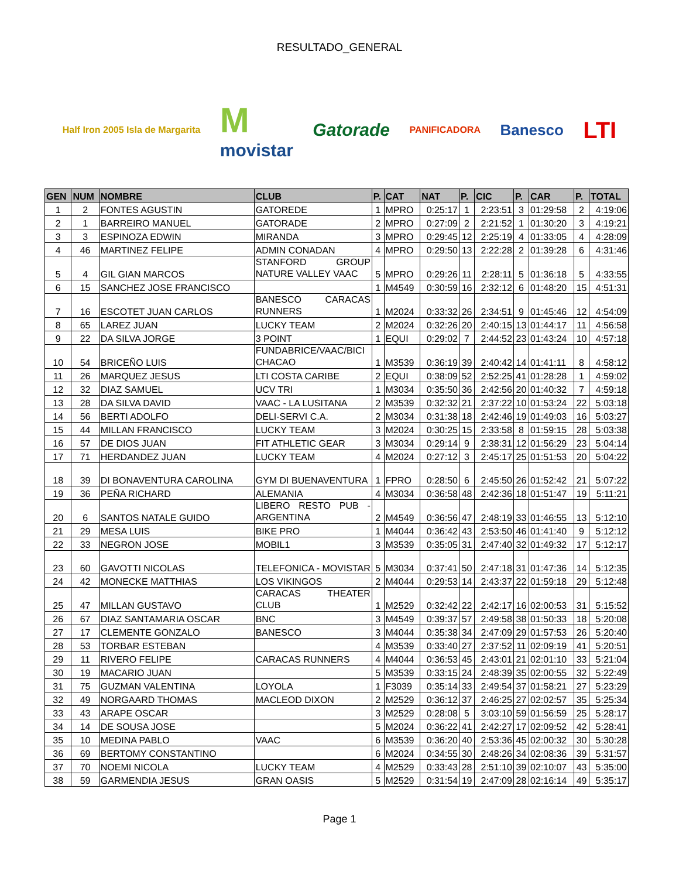RESULTADO_GENERAL
Half Iron 2005 Isla de Margarita
M
movistar
Gatorade
PANIFICADORA
Banesco
LTI
| GEN | NUM | NOMBRE | CLUB | P. | CAT | NAT | P. | CIC | P. | CAR | P. | TOTAL |
| --- | --- | --- | --- | --- | --- | --- | --- | --- | --- | --- | --- | --- |
| 1 | 2 | FONTES AGUSTIN | GATOREDE | 1 | MPRO | 0:25:17 | 1 | 2:23:51 | 3 | 01:29:58 | 2 | 4:19:06 |
| 2 | 1 | BARREIRO MANUEL | GATORADE | 2 | MPRO | 0:27:09 | 2 | 2:21:52 | 1 | 01:30:20 | 3 | 4:19:21 |
| 3 | 3 | ESPINOZA EDWIN | MIRANDA | 3 | MPRO | 0:29:45 | 12 | 2:25:19 | 4 | 01:33:05 | 4 | 4:28:09 |
| 4 | 46 | MARTINEZ FELIPE | ADMIN CONADAN | 4 | MPRO | 0:29:50 | 13 | 2:22:28 | 2 | 01:39:28 | 6 | 4:31:46 |
| 5 | 4 | GIL GIAN MARCOS | STANFORD GROUP NATURE VALLEY VAAC | 5 | MPRO | 0:29:26 | 11 | 2:28:11 | 5 | 01:36:18 | 5 | 4:33:55 |
| 6 | 15 | SANCHEZ JOSE FRANCISCO | | 1 | M4549 | 0:30:59 | 16 | 2:32:12 | 6 | 01:48:20 | 15 | 4:51:31 |
| 7 | 16 | ESCOTET JUAN CARLOS | BANESCO CARACAS RUNNERS | 1 | M2024 | 0:33:32 | 26 | 2:34:51 | 9 | 01:45:46 | 12 | 4:54:09 |
| 8 | 65 | LAREZ JUAN | LUCKY TEAM | 2 | M2024 | 0:32:26 | 20 | 2:40:15 | 13 | 01:44:17 | 11 | 4:56:58 |
| 9 | 22 | DA SILVA JORGE | 3 POINT | 1 | EQUI | 0:29:02 | 7 | 2:44:52 | 23 | 01:43:24 | 10 | 4:57:18 |
| 10 | 54 | BRICEÑO LUIS | FUNDABRICE/VAAC/BICI CHACAO | 1 | M3539 | 0:36:19 | 39 | 2:40:42 | 14 | 01:41:11 | 8 | 4:58:12 |
| 11 | 26 | MARQUEZ JESUS | LTI COSTA CARIBE | 2 | EQUI | 0:38:09 | 52 | 2:52:25 | 41 | 01:28:28 | 1 | 4:59:02 |
| 12 | 32 | DIAZ SAMUEL | UCV TRI | 1 | M3034 | 0:35:50 | 36 | 2:42:56 | 20 | 01:40:32 | 7 | 4:59:18 |
| 13 | 28 | DA SILVA DAVID | VAAC - LA LUSITANA | 2 | M3539 | 0:32:32 | 21 | 2:37:22 | 10 | 01:53:24 | 22 | 5:03:18 |
| 14 | 56 | BERTI ADOLFO | DELI-SERVI C.A. | 2 | M3034 | 0:31:38 | 18 | 2:42:46 | 19 | 01:49:03 | 16 | 5:03:27 |
| 15 | 44 | MILLAN FRANCISCO | LUCKY TEAM | 3 | M2024 | 0:30:25 | 15 | 2:33:58 | 8 | 01:59:15 | 28 | 5:03:38 |
| 16 | 57 | DE DIOS JUAN | FIT ATHLETIC GEAR | 3 | M3034 | 0:29:14 | 9 | 2:38:31 | 12 | 01:56:29 | 23 | 5:04:14 |
| 17 | 71 | HERDANDEZ JUAN | LUCKY TEAM | 4 | M2024 | 0:27:12 | 3 | 2:45:17 | 25 | 01:51:53 | 20 | 5:04:22 |
| 18 | 39 | DI BONAVENTURA CAROLINA | GYM DI BUENAVENTURA | 1 | FPRO | 0:28:50 | 6 | 2:45:50 | 26 | 01:52:42 | 21 | 5:07:22 |
| 19 | 36 | PEÑA RICHARD | ALEMANIA | 4 | M3034 | 0:36:58 | 48 | 2:42:36 | 18 | 01:51:47 | 19 | 5:11:21 |
| 20 | 6 | SANTOS NATALE GUIDO | LIBERO RESTO PUB - ARGENTINA | 2 | M4549 | 0:36:56 | 47 | 2:48:19 | 33 | 01:46:55 | 13 | 5:12:10 |
| 21 | 29 | MESA LUIS | BIKE PRO | 1 | M4044 | 0:36:42 | 43 | 2:53:50 | 46 | 01:41:40 | 9 | 5:12:12 |
| 22 | 33 | NEGRON JOSE | MOBIL1 | 3 | M3539 | 0:35:05 | 31 | 2:47:40 | 32 | 01:49:32 | 17 | 5:12:17 |
| 23 | 60 | GAVOTTI NICOLAS | TELEFONICA - MOVISTAR | 5 | M3034 | 0:37:41 | 50 | 2:47:18 | 31 | 01:47:36 | 14 | 5:12:35 |
| 24 | 42 | MONECKE MATTHIAS | LOS VIKINGOS | 2 | M4044 | 0:29:53 | 14 | 2:43:37 | 22 | 01:59:18 | 29 | 5:12:48 |
| 25 | 47 | MILLAN GUSTAVO | CARACAS THEATER CLUB | 1 | M2529 | 0:32:42 | 22 | 2:42:17 | 16 | 02:00:53 | 31 | 5:15:52 |
| 26 | 67 | DIAZ SANTAMARIA OSCAR | BNC | 3 | M4549 | 0:39:37 | 57 | 2:49:58 | 38 | 01:50:33 | 18 | 5:20:08 |
| 27 | 17 | CLEMENTE GONZALO | BANESCO | 3 | M4044 | 0:35:38 | 34 | 2:47:09 | 29 | 01:57:53 | 26 | 5:20:40 |
| 28 | 53 | TORBAR ESTEBAN | | 4 | M3539 | 0:33:40 | 27 | 2:37:52 | 11 | 02:09:19 | 41 | 5:20:51 |
| 29 | 11 | RIVERO FELIPE | CARACAS RUNNERS | 4 | M4044 | 0:36:53 | 45 | 2:43:01 | 21 | 02:01:10 | 33 | 5:21:04 |
| 30 | 19 | MACARIO JUAN | | 5 | M3539 | 0:33:15 | 24 | 2:48:39 | 35 | 02:00:55 | 32 | 5:22:49 |
| 31 | 75 | GUZMAN VALENTINA | LOYOLA | 1 | F3039 | 0:35:14 | 33 | 2:49:54 | 37 | 01:58:21 | 27 | 5:23:29 |
| 32 | 49 | NORGAARD THOMAS | MACLEOD DIXON | 2 | M2529 | 0:36:12 | 37 | 2:46:25 | 27 | 02:02:57 | 35 | 5:25:34 |
| 33 | 43 | ARAPE OSCAR | | 3 | M2529 | 0:28:08 | 5 | 3:03:10 | 59 | 01:56:59 | 25 | 5:28:17 |
| 34 | 14 | DE SOUSA JOSE | | 5 | M2024 | 0:36:22 | 41 | 2:42:27 | 17 | 02:09:52 | 42 | 5:28:41 |
| 35 | 10 | MEDINA PABLO | VAAC | 6 | M3539 | 0:36:20 | 40 | 2:53:36 | 45 | 02:00:32 | 30 | 5:30:28 |
| 36 | 69 | BERTOMY CONSTANTINO | | 6 | M2024 | 0:34:55 | 30 | 2:48:26 | 34 | 02:08:36 | 39 | 5:31:57 |
| 37 | 70 | NOEMI NICOLA | LUCKY TEAM | 4 | M2529 | 0:33:43 | 28 | 2:51:10 | 39 | 02:10:07 | 43 | 5:35:00 |
| 38 | 59 | GARMENDIA JESUS | GRAN OASIS | 5 | M2529 | 0:31:54 | 19 | 2:47:09 | 28 | 02:16:14 | 49 | 5:35:17 |
Page 1